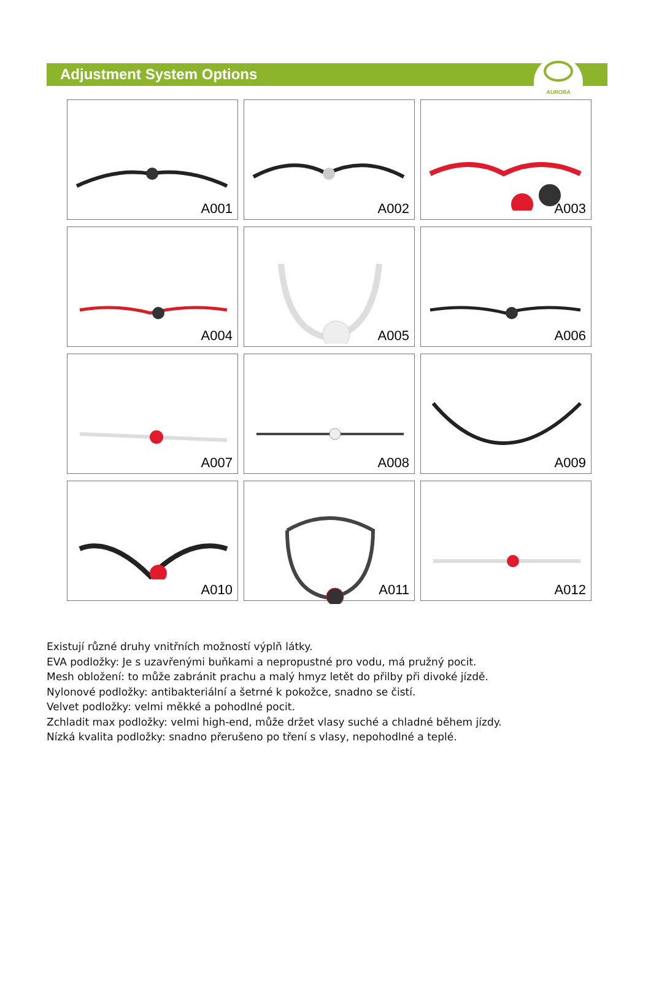Adjustment System Options
AURORA
A001
A002
A003
A004
A005
A006
A007
A008
A009
A010
A011
A012
Existují různé druhy vnitřních možností výplň látky.
EVA podložky: Je s uzavřenými buňkami a nepropustné pro vodu, má pružný pocit.
Mesh obložení: to může zabránit prachu a malý hmyz letět do přilby při divoké jízdě.
Nylonové podložky: antibakteriální a šetrné k pokožce, snadno se čistí.
Velvet podložky: velmi měkké a pohodlné pocit.
Zchladit max podložky: velmi high-end, může držet vlasy suché a chladné během jízdy.
Nízká kvalita podložky: snadno přerušeno po tření s vlasy, nepohodlné a teplé.